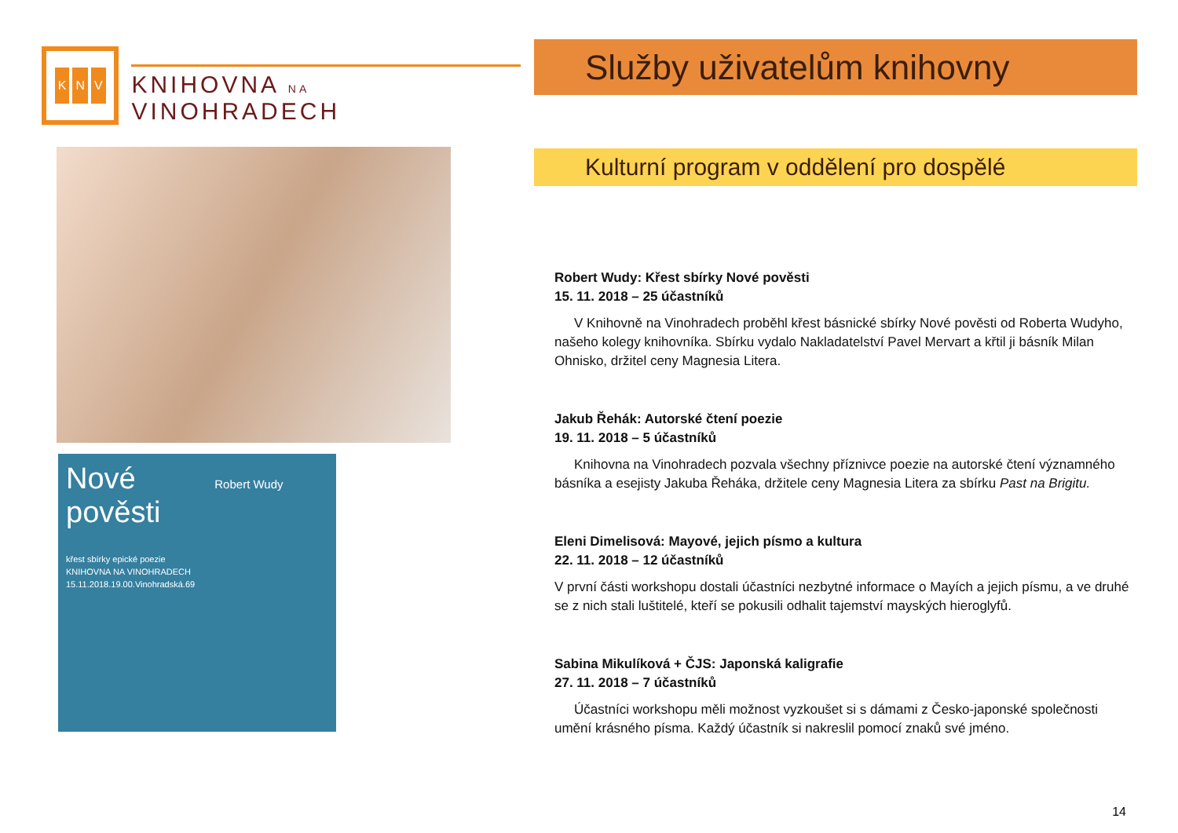K N V
KNIHOVNA NA VINOHRADECH
Nové Robert Wudy
pověsti
křest sbírky epické poezie
KNIHOVNA NA VINOHRADECH
15.11.2018.19.00.Vinohradská.69
Služby uživatelům knihovny
Kulturní program v oddělení pro dospělé
Robert Wudy: Křest sbírky Nové pověsti
15. 11. 2018 – 25 účastníků
V Knihovně na Vinohradech proběhl křest básnické sbírky Nové pověsti od Roberta Wudyho, našeho kolegy knihovníka. Sbírku vydalo Nakladatelství Pavel Mervart a křtil ji básník Milan Ohnisko, držitel ceny Magnesia Litera.
Jakub Řehák: Autorské čtení poezie
19. 11. 2018 – 5 účastníků
Knihovna na Vinohradech pozvala všechny příznivce poezie na autorské čtení významného básníka a esejisty Jakuba Řeháka, držitele ceny Magnesia Litera za sbírku Past na Brigitu.
Eleni Dimelisová: Mayové, jejich písmo a kultura
22. 11. 2018 – 12 účastníků
V první části workshopu dostali účastníci nezbytné informace o Mayích a jejich písmu, a ve druhé se z nich stali luštitelé, kteří se pokusili odhalit tajemství mayských hieroglyfů.
Sabina Mikulíková + ČJS: Japonská kaligrafie
27. 11. 2018 – 7 účastníků
Účastníci workshopu měli možnost vyzkoušet si s dámami z Česko-japonské společnosti umění krásného písma. Každý účastník si nakreslil pomocí znaků své jméno.
14